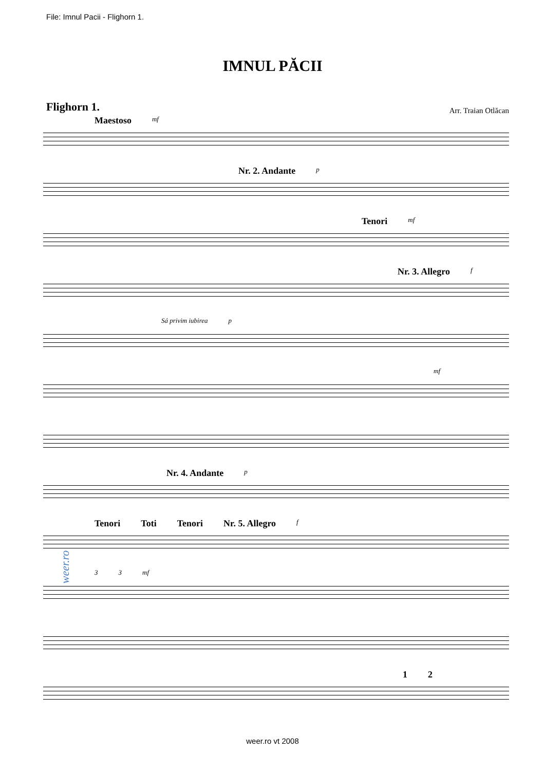File: Imnul Pacii - Flighorn 1.
IMNUL PĂCII
Flighorn 1.
Arr. Traian Otlăcan
Maestoso mf
Nr. 2. Andante p
Tenori mf
Nr. 3. Allegro f
Sá privim iubirea p
mf
Nr. 4. Andante p
Tenori Toti Tenori Nr. 5. Allegro f
3 3 mf
1 2
weer.ro
weer.ro vt 2008